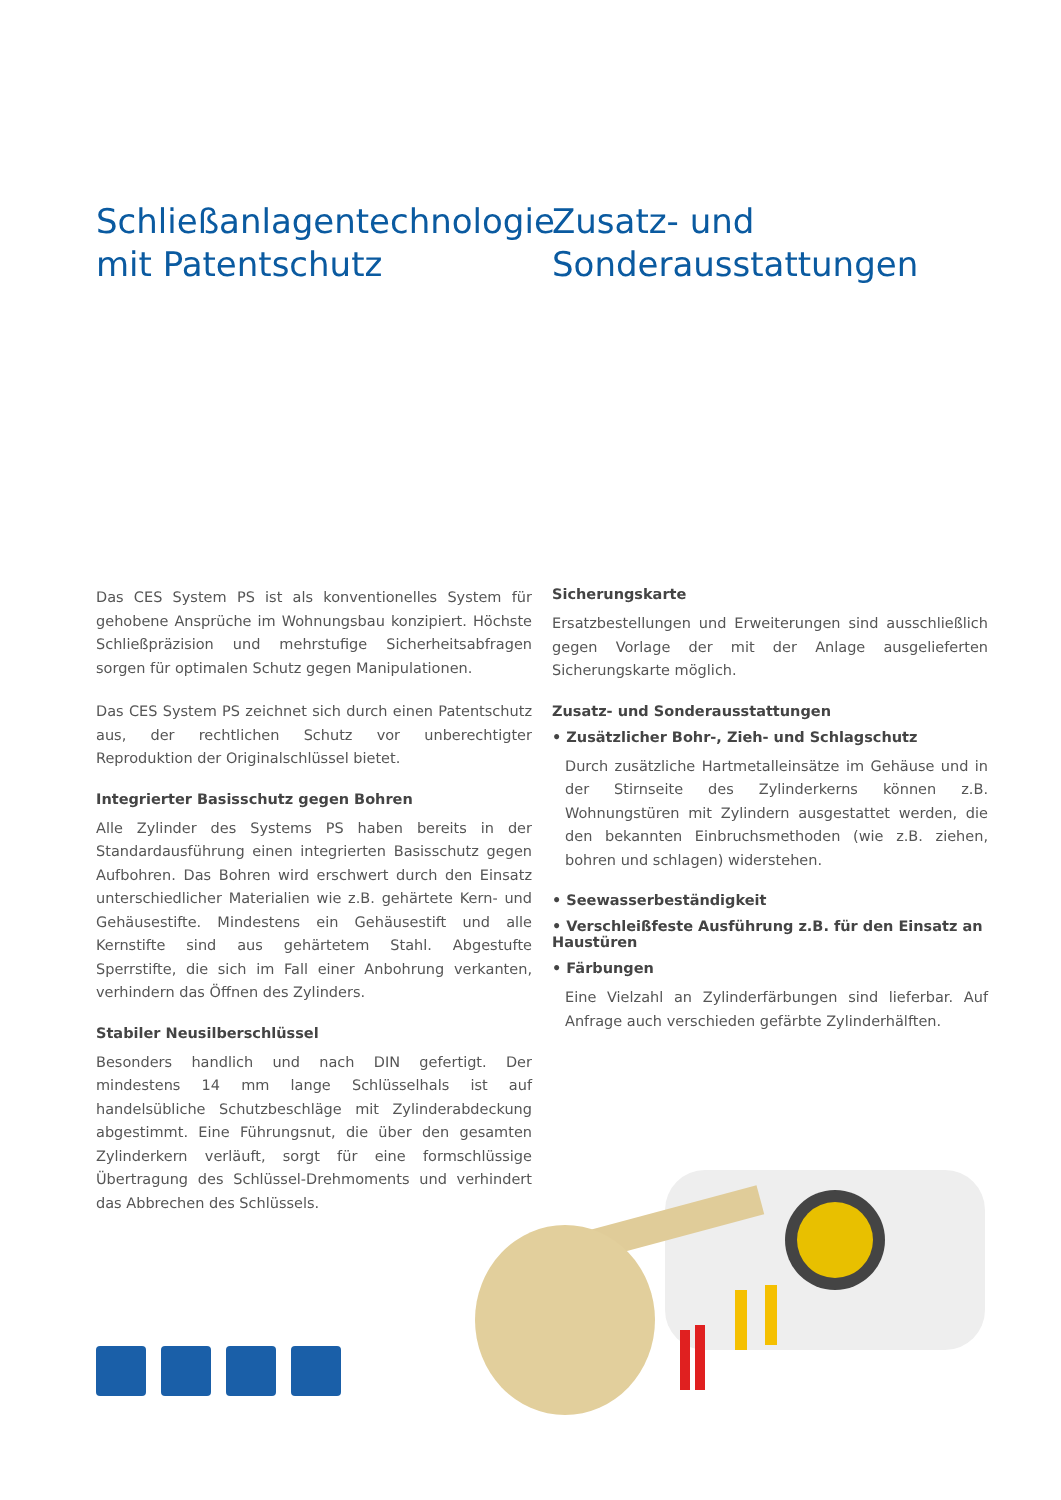Schließanlagentechnologie mit Patentschutz
Das CES System PS ist als konventionelles System für gehobene Ansprüche im Wohnungsbau konzipiert. Höchste Schließpräzision und mehrstufige Sicherheitsabfragen sorgen für optimalen Schutz gegen Manipulationen.
Das CES System PS zeichnet sich durch einen Patentschutz aus, der rechtlichen Schutz vor unberechtigter Reproduktion der Originalschlüssel bietet.
Integrierter Basisschutz gegen Bohren
Alle Zylinder des Systems PS haben bereits in der Standardausführung einen integrierten Basisschutz gegen Aufbohren. Das Bohren wird erschwert durch den Einsatz unterschiedlicher Materialien wie z.B. gehärtete Kern- und Gehäusestifte. Mindestens ein Gehäusestift und alle Kernstifte sind aus gehärtetem Stahl. Abgestufte Sperrstifte, die sich im Fall einer Anbohrung verkanten, verhindern das Öffnen des Zylinders.
Stabiler Neusilberschlüssel
Besonders handlich und nach DIN gefertigt. Der mindestens 14 mm lange Schlüsselhals ist auf handelsübliche Schutzbeschläge mit Zylinderabdeckung abgestimmt. Eine Führungsnut, die über den gesamten Zylinderkern verläuft, sorgt für eine formschlüssige Übertragung des Schlüssel-Drehmoments und verhindert das Abbrechen des Schlüssels.
Zusatz- und Sonderausstattungen
Sicherungskarte
Ersatzbestellungen und Erweiterungen sind ausschließlich gegen Vorlage der mit der Anlage ausgelieferten Sicherungskarte möglich.
Zusatz- und Sonderausstattungen
• Zusätzlicher Bohr-, Zieh- und Schlagschutz
Durch zusätzliche Hartmetalleinsätze im Gehäuse und in der Stirnseite des Zylinderkerns können z.B. Wohnungstüren mit Zylindern ausgestattet werden, die den bekannten Einbruchsmethoden (wie z.B. ziehen, bohren und schlagen) widerstehen.
• Seewasserbeständigkeit
• Verschleißfeste Ausführung z.B. für den Einsatz an Haustüren
• Färbungen
Eine Vielzahl an Zylinderfärbungen sind lieferbar. Auf Anfrage auch verschieden gefärbte Zylinderhälften.